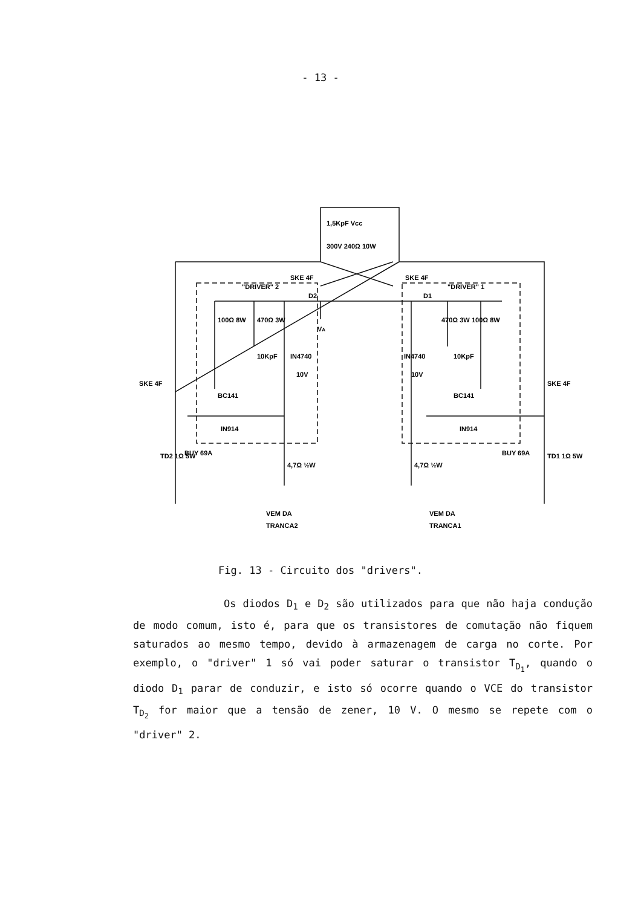- 13 -
1,5KpF Vcc
300V 240Ω 10W
"DRIVER" 2
SKE 4F
D2
SKE 4F
"DRIVER" 1
D1
100Ω 8W
470Ω 3W
VA
470Ω 3W
100Ω 8W
10KpF
IN4740
10V
IN4740
10KpF
10V
BC141
BC141
IN914
IN914
SKE 4F
SKE 4F
TD2 1Ω 5W
BUY 69A
BUY 69A
TD1 1Ω 5W
4,7Ω ½W
4,7Ω ½W
VEM DA
TRANCA2
VEM DA
TRANCA1
Fig. 13 - Circuito dos "drivers".
Os diodos D<sub>1</sub> e D<sub>2</sub> são utilizados para que não haja condu­ção de modo comum, isto é, para que os transistores de comutação não fi­quem saturados ao mesmo tempo, devido à armazenagem de carga no corte. Por exemplo, o "driver" 1 só vai poder saturar o transistor T<sub>D<sub>1</sub></sub>, quan­do o diodo D<sub>1</sub> parar de conduzir, e isto só ocorre quando o VCE do tran­sistor T<sub>D<sub>2</sub></sub> for maior que a tensão de zener, 10 V. O mesmo se repete com o "driver" 2.